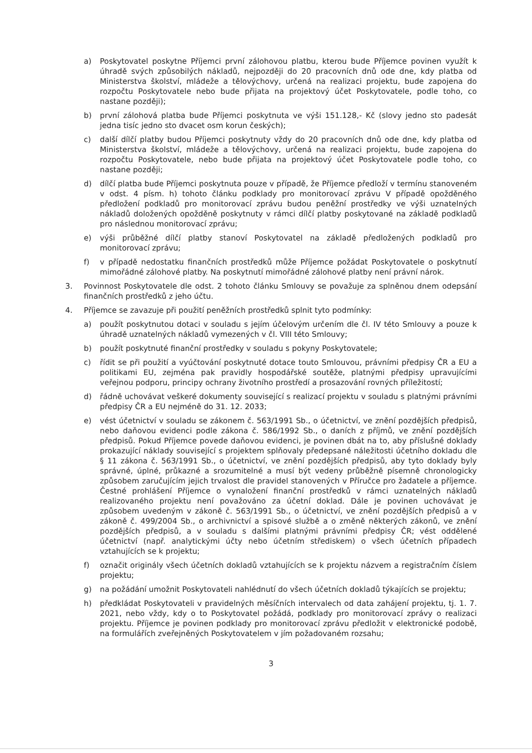a) Poskytovatel poskytne Příjemci první zálohovou platbu, kterou bude Příjemce povinen využít k úhradě svých způsobilých nákladů, nejpozději do 20 pracovních dnů ode dne, kdy platba od Ministerstva školství, mládeže a tělovýchovy, určená na realizaci projektu, bude zapojena do rozpočtu Poskytovatele nebo bude přijata na projektový účet Poskytovatele, podle toho, co nastane později);
b) první zálohová platba bude Příjemci poskytnuta ve výši 151.128,- Kč (slovy jedno sto padesát jedna tisíc jedno sto dvacet osm korun českých);
c) další dílčí platby budou Příjemci poskytnuty vždy do 20 pracovních dnů ode dne, kdy platba od Ministerstva školství, mládeže a tělovýchovy, určená na realizaci projektu, bude zapojena do rozpočtu Poskytovatele, nebo bude přijata na projektový účet Poskytovatele podle toho, co nastane později;
d) dílčí platba bude Příjemci poskytnuta pouze v případě, že Příjemce předloží v termínu stanoveném v odst. 4 písm. h) tohoto článku podklady pro monitorovací zprávu V případě opožděného předložení podkladů pro monitorovací zprávu budou peněžní prostředky ve výši uznatelných nákladů doložených opožděně poskytnuty v rámci dílčí platby poskytované na základě podkladů pro následnou monitorovací zprávu;
e) výši průběžné dílčí platby stanoví Poskytovatel na základě předložených podkladů pro monitorovací zprávu;
f) v případě nedostatku finančních prostředků může Příjemce požádat Poskytovatele o poskytnutí mimořádné zálohové platby. Na poskytnutí mimořádné zálohové platby není právní nárok.
3. Povinnost Poskytovatele dle odst. 2 tohoto článku Smlouvy se považuje za splněnou dnem odepsání finančních prostředků z jeho účtu.
4. Příjemce se zavazuje při použití peněžních prostředků splnit tyto podmínky:
a) použít poskytnutou dotaci v souladu s jejím účelovým určením dle čl. IV této Smlouvy a pouze k úhradě uznatelných nákladů vymezených v čl. VIII této Smlouvy;
b) použít poskytnuté finanční prostředky v souladu s pokyny Poskytovatele;
c) řídit se při použití a vyúčtování poskytnuté dotace touto Smlouvou, právními předpisy ČR a EU a politikami EU, zejména pak pravidly hospodářské soutěže, platnými předpisy upravujícími veřejnou podporu, principy ochrany životního prostředí a prosazování rovných příležitostí;
d) řádně uchovávat veškeré dokumenty související s realizací projektu v souladu s platnými právními předpisy ČR a EU nejméně do 31. 12. 2033;
e) vést účetnictví v souladu se zákonem č. 563/1991 Sb., o účetnictví, ve znění pozdějších předpisů, nebo daňovou evidenci podle zákona č. 586/1992 Sb., o daních z příjmů, ve znění pozdějších předpisů. Pokud Příjemce povede daňovou evidenci, je povinen dbát na to, aby příslušné doklady prokazující náklady související s projektem splňovaly předepsané náležitosti účetního dokladu dle § 11 zákona č. 563/1991 Sb., o účetnictví, ve znění pozdějších předpisů, aby tyto doklady byly správné, úplné, průkazné a srozumitelné a musí být vedeny průběžně písemně chronologicky způsobem zaručujícím jejich trvalost dle pravidel stanovených v Příručce pro žadatele a příjemce. Čestné prohlášení Příjemce o vynaložení finanční prostředků v rámci uznatelných nákladů realizovaného projektu není považováno za účetní doklad. Dále je povinen uchovávat je způsobem uvedeným v zákoně č. 563/1991 Sb., o účetnictví, ve znění pozdějších předpisů a v zákoně č. 499/2004 Sb., o archivnictví a spisové službě a o změně některých zákonů, ve znění pozdějších předpisů, a v souladu s dalšími platnými právními předpisy ČR; vést oddělené účetnictví (např. analytickými účty nebo účetním střediskem) o všech účetních případech vztahujících se k projektu;
f) označit originály všech účetních dokladů vztahujících se k projektu názvem a registračním číslem projektu;
g) na požádání umožnit Poskytovateli nahlédnutí do všech účetních dokladů týkajících se projektu;
h) předkládat Poskytovateli v pravidelných měsíčních intervalech od data zahájení projektu, tj. 1. 7. 2021, nebo vždy, kdy o to Poskytovatel požádá, podklady pro monitorovací zprávy o realizaci projektu. Příjemce je povinen podklady pro monitorovací zprávu předložit v elektronické podobě, na formulářích zveřejněných Poskytovatelem v jím požadovaném rozsahu;
3